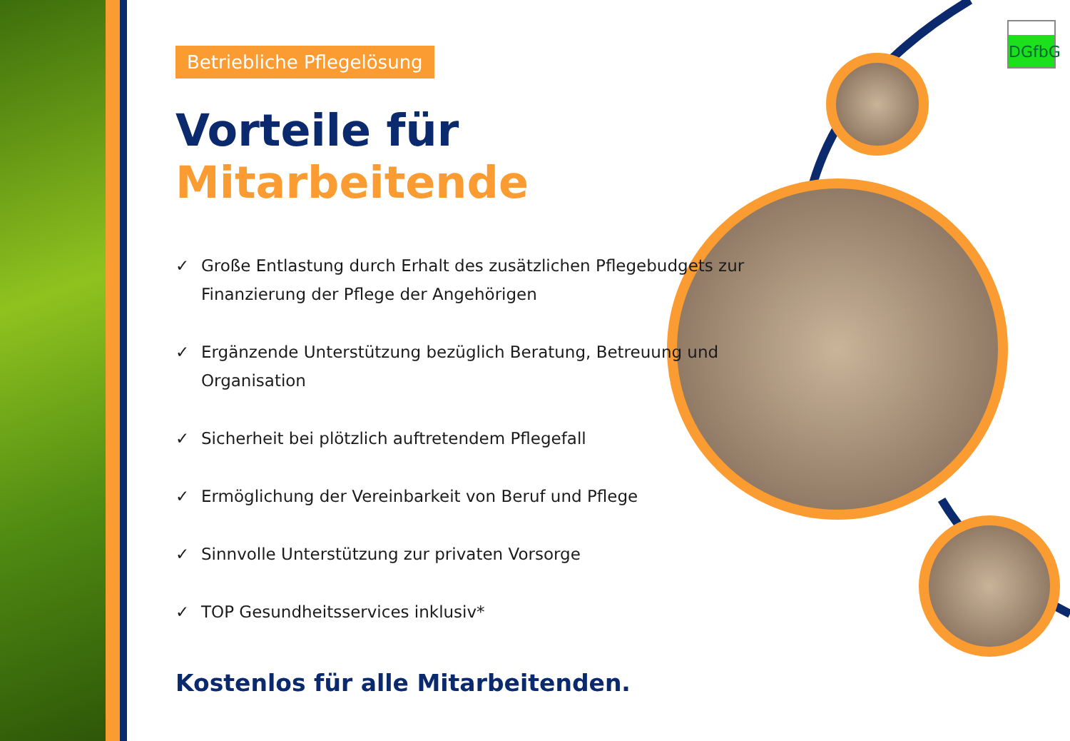DGfbG
Betriebliche Pflegelösung
Vorteile für Mitarbeitende
✓ Große Entlastung durch Erhalt des zusätzlichen Pflegebudgets zur Finanzierung der Pflege der Angehörigen
✓ Ergänzende Unterstützung bezüglich Beratung, Betreuung und Organisation
✓ Sicherheit bei plötzlich auftretendem Pflegefall
✓ Ermöglichung der Vereinbarkeit von Beruf und Pflege
✓ Sinnvolle Unterstützung zur privaten Vorsorge
✓ TOP Gesundheitsservices inklusiv*
Kostenlos für alle Mitarbeitenden.